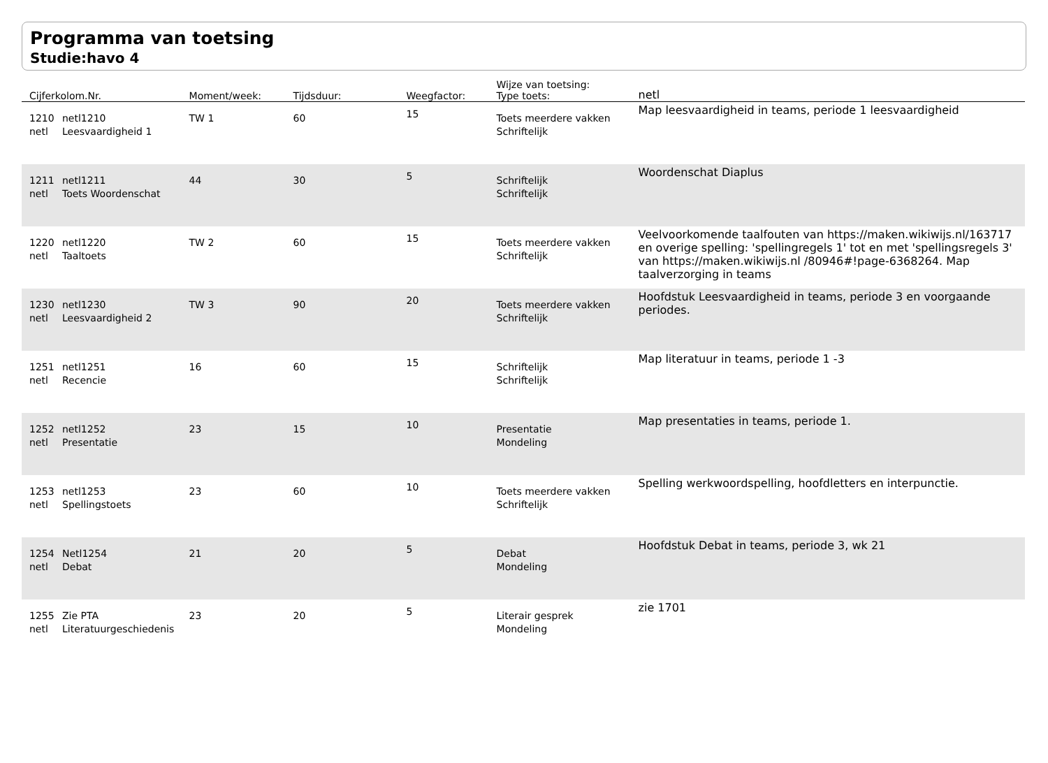Programma van toetsing
Studie:havo 4
| Cijferkolom.Nr. | | Moment/week: | Tijdsduur: | Weegfactor: | Wijze van toetsing: Type toets: | netl |
| --- | --- | --- | --- | --- | --- | --- |
| 1210 netl | netl1210 Leesvaardigheid 1 | TW 1 | 60 | 15 | Toets meerdere vakken Schriftelijk | Map leesvaardigheid in teams, periode 1 leesvaardigheid |
| 1211 netl | netl1211 Toets Woordenschat | 44 | 30 | 5 | Schriftelijk Schriftelijk | Woordenschat Diaplus |
| 1220 netl | netl1220 Taaltoets | TW 2 | 60 | 15 | Toets meerdere vakken Schriftelijk | Veelvoorkomende taalfouten van https://maken.wikiwijs.nl/163717 en overige spelling: 'spellingregels 1' tot en met 'spellingsregels 3' van https://maken.wikiwijs.nl /80946#!page-6368264. Map taalverzorging in teams |
| 1230 netl | netl1230 Leesvaardigheid 2 | TW 3 | 90 | 20 | Toets meerdere vakken Schriftelijk | Hoofdstuk Leesvaardigheid in teams, periode 3 en voorgaande periodes. |
| 1251 netl | netl1251 Recencie | 16 | 60 | 15 | Schriftelijk Schriftelijk | Map literatuur in teams, periode 1 -3 |
| 1252 netl | netl1252 Presentatie | 23 | 15 | 10 | Presentatie Mondeling | Map presentaties in teams, periode 1. |
| 1253 netl | netl1253 Spellingstoets | 23 | 60 | 10 | Toets meerdere vakken Schriftelijk | Spelling werkwoordspelling, hoofdletters en interpunctie. |
| 1254 netl | Netl1254 Debat | 21 | 20 | 5 | Debat Mondeling | Hoofdstuk Debat in teams, periode 3, wk 21 |
| 1255 netl | Zie PTA Literatuurgeschiedenis | 23 | 20 | 5 | Literair gesprek Mondeling | zie 1701 |